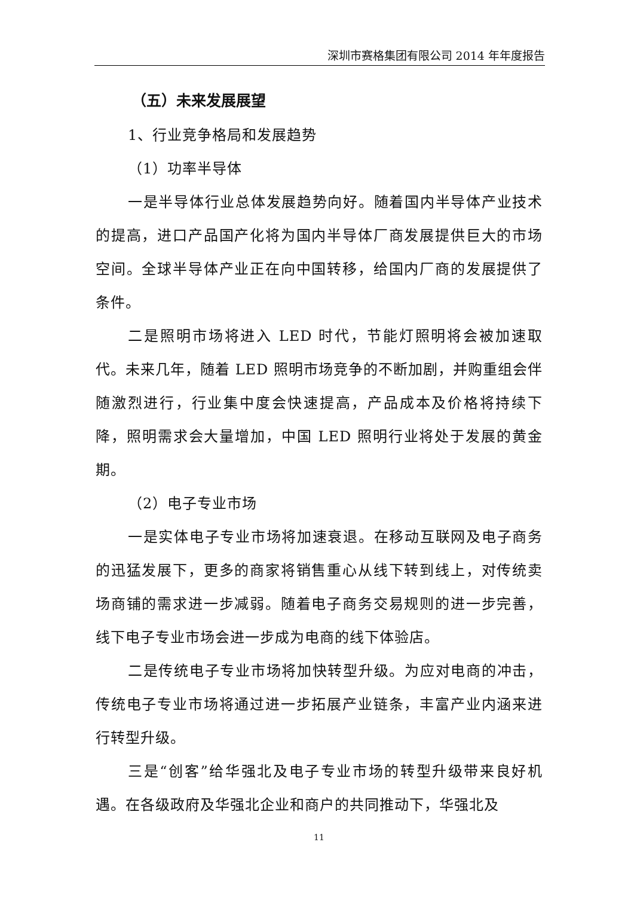深圳市赛格集团有限公司 2014 年年度报告
（五）未来发展展望
1、行业竞争格局和发展趋势
（1）功率半导体
一是半导体行业总体发展趋势向好。随着国内半导体产业技术的提高，进口产品国产化将为国内半导体厂商发展提供巨大的市场空间。全球半导体产业正在向中国转移，给国内厂商的发展提供了条件。
二是照明市场将进入 LED 时代，节能灯照明将会被加速取代。未来几年，随着 LED 照明市场竞争的不断加剧，并购重组会伴随激烈进行，行业集中度会快速提高，产品成本及价格将持续下降，照明需求会大量增加，中国 LED 照明行业将处于发展的黄金期。
（2）电子专业市场
一是实体电子专业市场将加速衰退。在移动互联网及电子商务的迅猛发展下，更多的商家将销售重心从线下转到线上，对传统卖场商铺的需求进一步减弱。随着电子商务交易规则的进一步完善，线下电子专业市场会进一步成为电商的线下体验店。
二是传统电子专业市场将加快转型升级。为应对电商的冲击，传统电子专业市场将通过进一步拓展产业链条，丰富产业内涵来进行转型升级。
三是“创客”给华强北及电子专业市场的转型升级带来良好机遇。在各级政府及华强北企业和商户的共同推动下，华强北及
11